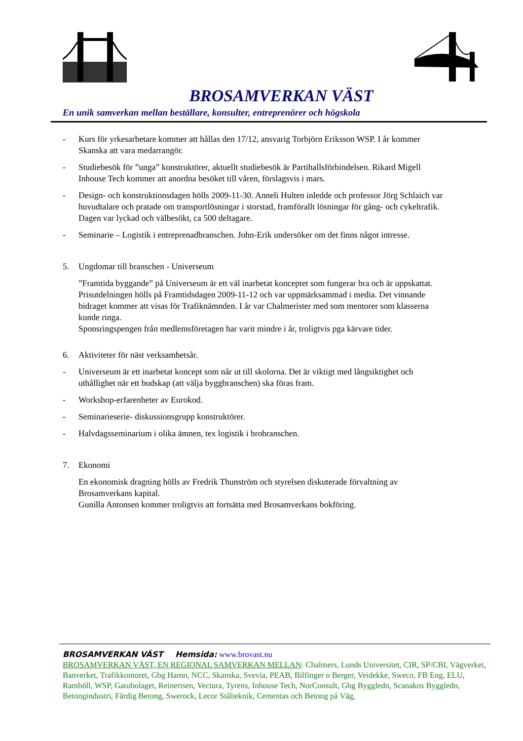BROSAMVERKAN VÄST
En unik samverkan mellan beställare, konsulter, entreprenörer och högskola
- Kurs för yrkesarbetare kommer att hållas den 17/12, ansvarig Torbjörn Eriksson WSP. I år kommer Skanska att vara medarrangör.
- Studiebesök för ”unga” konstruktörer, aktuellt studiebesök är Partihallsförbindelsen. Rikard Migell Inhouse Tech kommer att anordna besöket till våren, förslagsvis i mars.
- Design- och konstruktionsdagen hölls 2009-11-30. Anneli Hulten inledde och professor Jörg Schlaich var huvudtalare och pratade om transportlösningar i storstad, framförallt lösningar för gång- och cykeltrafik. Dagen var lyckad och välbesökt, ca 500 deltagare.
- Seminarie – Logistik i entreprenadbranschen. John-Erik undersöker om det finns något intresse.
5. Ungdomar till branschen - Universeum
”Framtida byggande” på Universeum är ett väl inarbetat konceptet som fungerar bra och är uppskattat. Prisutdelningen hölls på Framtidsdagen 2009-11-12 och var uppmärksammad i media. Det vinnande bidraget kommer att visas för Trafiknämnden. I år var Chalmerister med som mentorer som klasserna kunde ringa.
Sponsringspengen från medlemsföretagen har varit mindre i år, troligtvis pga kärvare tider.
6. Aktiviteter för näst verksamhetsår.
- Universeum är ett inarbetat koncept som når ut till skolorna. Det är viktigt med långsiktighet och uthållighet när ett budskap (att välja byggbranschen) ska föras fram.
- Workshop-erfarenheter av Eurokod.
- Seminarieserie- diskussionsgrupp konstruktörer.
- Halvdagsseminarium i olika ämnen, tex logistik i brobranschen.
7. Ekonomi
En ekonomisk dragning hölls av Fredrik Thunström och styrelsen diskuterade förvaltning av Brosamverkans kapital.
Gunilla Antonsen kommer troligtvis att fortsätta med Brosamverkans bokföring.
BROSAMVERKAN VÄST Hemsida: www.brovast.nu
BROSAMVERKAN VÄST, EN REGIONAL SAMVERKAN MELLAN: Chalmers, Lunds Universitet, CIR, SP/CBI, Vägverket, Banverket, Trafikkontoret, Gbg Hamn, NCC, Skanska, Svevia, PEAB, Bilfinger o Berger, Veidekke, Sweco, FB Eng, ELU, Ramböll, WSP, Gatubolaget, Reinertsen, Vectura, Tyrens, Inhouse Tech, NorConsult, Gbg Byggledn, Scanakos Byggledn, Betongindustri, Färdig Betong, Swerock, Lecor Stålteknik, Cementas och Betong på Väg,